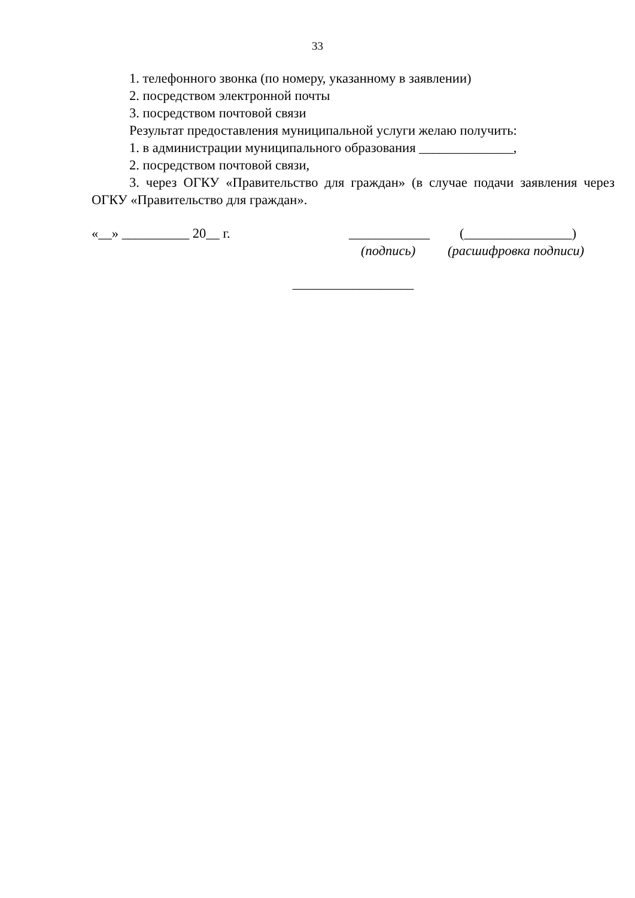33
1. телефонного звонка (по номеру, указанному в заявлении)
2. посредством электронной почты
3. посредством почтовой связи
Результат предоставления муниципальной услуги желаю получить:
1. в администрации муниципального образования ______________,
2. посредством почтовой связи,
3. через ОГКУ «Правительство для граждан» (в случае подачи заявления через ОГКУ «Правительство для граждан».
«__» __________ 20__ г.
____________
(________________)
(подпись) (расшифровка подписи)
__________________